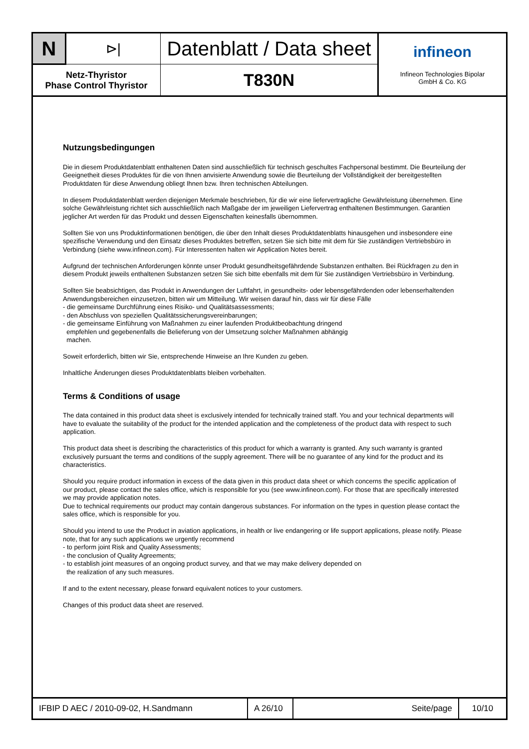| N | ⊳/ | Datenblatt / Data sheet | infineon Infineon Technologies Bipolar GmbH & Co. KG |
| Netz-Thyristor Phase Control Thyristor | | T830N | |
Nutzungsbedingungen
Die in diesem Produktdatenblatt enthaltenen Daten sind ausschließlich für technisch geschultes Fachpersonal bestimmt. Die Beurteilung der Geeignetheit dieses Produktes für die von Ihnen anvisierte Anwendung sowie die Beurteilung der Vollständigkeit der bereitgestellten Produktdaten für diese Anwendung obliegt Ihnen bzw. Ihren technischen Abteilungen.
In diesem Produktdatenblatt werden diejenigen Merkmale beschrieben, für die wir eine liefervertragliche Gewährleistung übernehmen. Eine solche Gewährleistung richtet sich ausschließlich nach Maßgabe der im jeweiligen Liefervertrag enthaltenen Bestimmungen. Garantien jeglicher Art werden für das Produkt und dessen Eigenschaften keinesfalls übernommen.
Sollten Sie von uns Produktinformationen benötigen, die über den Inhalt dieses Produktdatenblatts hinausgehen und insbesondere eine spezifische Verwendung und den Einsatz dieses Produktes betreffen, setzen Sie sich bitte mit dem für Sie zuständigen Vertriebsbüro in Verbindung (siehe www.infineon.com). Für Interessenten halten wir Application Notes bereit.
Aufgrund der technischen Anforderungen könnte unser Produkt gesundheitsgefährdende Substanzen enthalten. Bei Rückfragen zu den in diesem Produkt jeweils enthaltenen Substanzen setzen Sie sich bitte ebenfalls mit dem für Sie zuständigen Vertriebsbüro in Verbindung.
Sollten Sie beabsichtigen, das Produkt in Anwendungen der Luftfahrt, in gesundheits- oder lebensgefährdenden oder lebenserhaltenden Anwendungsbereichen einzusetzen, bitten wir um Mitteilung. Wir weisen darauf hin, dass wir für diese Fälle
- die gemeinsame Durchführung eines Risiko- und Qualitätsassessments;
- den Abschluss von speziellen Qualitätssicherungsvereinbarungen;
- die gemeinsame Einführung von Maßnahmen zu einer laufenden Produktbeobachtung dringend
empfehlen und gegebenenfalls die Belieferung von der Umsetzung solcher Maßnahmen abhängig
machen.
Soweit erforderlich, bitten wir Sie, entsprechende Hinweise an Ihre Kunden zu geben.
Inhaltliche Änderungen dieses Produktdatenblatts bleiben vorbehalten.
Terms & Conditions of usage
The data contained in this product data sheet is exclusively intended for technically trained staff. You and your technical departments will have to evaluate the suitability of the product for the intended application and the completeness of the product data with respect to such application.
This product data sheet is describing the characteristics of this product for which a warranty is granted. Any such warranty is granted exclusively pursuant the terms and conditions of the supply agreement. There will be no guarantee of any kind for the product and its characteristics.
Should you require product information in excess of the data given in this product data sheet or which concerns the specific application of our product, please contact the sales office, which is responsible for you (see www.infineon.com). For those that are specifically interested we may provide application notes.
Due to technical requirements our product may contain dangerous substances. For information on the types in question please contact the sales office, which is responsible for you.
Should you intend to use the Product in aviation applications, in health or live endangering or life support applications, please notify. Please note, that for any such applications we urgently recommend
- to perform joint Risk and Quality Assessments;
- the conclusion of Quality Agreements;
- to establish joint measures of an ongoing product survey, and that we may make delivery depended on
the realization of any such measures.
If and to the extent necessary, please forward equivalent notices to your customers.
Changes of this product data sheet are reserved.
| IFBIP D AEC / 2010-09-02, H.Sandmann | A 26/10 | Seite/page | 10/10 |